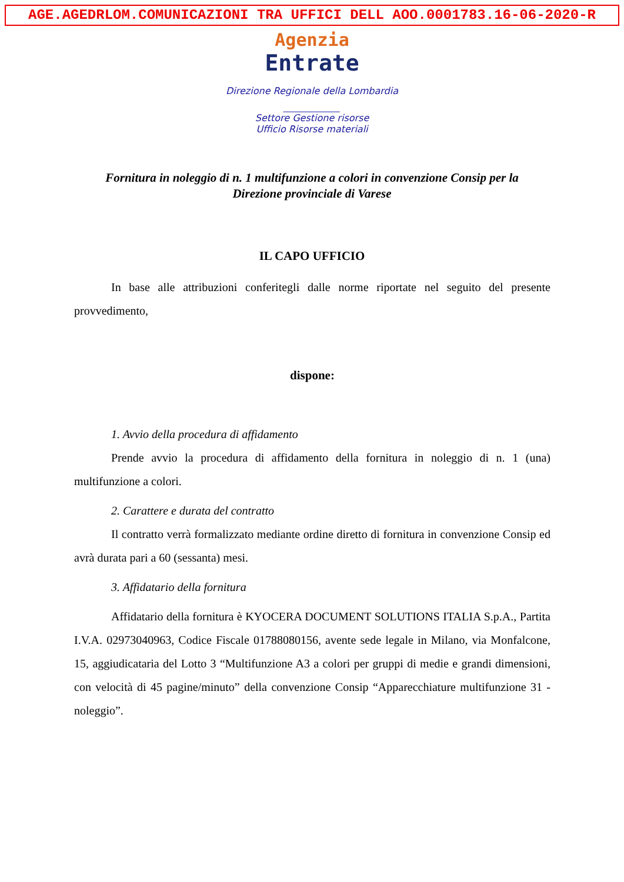AGE.AGEDRLOM.COMUNICAZIONI TRA UFFICI DELL AOO.0001783.16-06-2020-R
Agenzia
Entrate
Direzione Regionale della Lombardia
____________
Settore Gestione risorse
Ufficio Risorse materiali
Fornitura in noleggio di n. 1 multifunzione a colori in convenzione Consip per la Direzione provinciale di Varese
IL CAPO UFFICIO
In base alle attribuzioni conferitegli dalle norme riportate nel seguito del presente provvedimento,
dispone:
1. Avvio della procedura di affidamento
Prende avvio la procedura di affidamento della fornitura in noleggio di n. 1 (una) multifunzione a colori.
2. Carattere e durata del contratto
Il contratto verrà formalizzato mediante ordine diretto di fornitura in convenzione Consip ed avrà durata pari a 60 (sessanta) mesi.
3. Affidatario della fornitura
Affidatario della fornitura è KYOCERA DOCUMENT SOLUTIONS ITALIA S.p.A., Partita I.V.A. 02973040963, Codice Fiscale 01788080156, avente sede legale in Milano, via Monfalcone, 15, aggiudicataria del Lotto 3 “Multifunzione A3 a colori per gruppi di medie e grandi dimensioni, con velocità di 45 pagine/minuto” della convenzione Consip “Apparecchiature multifunzione 31 - noleggio”.